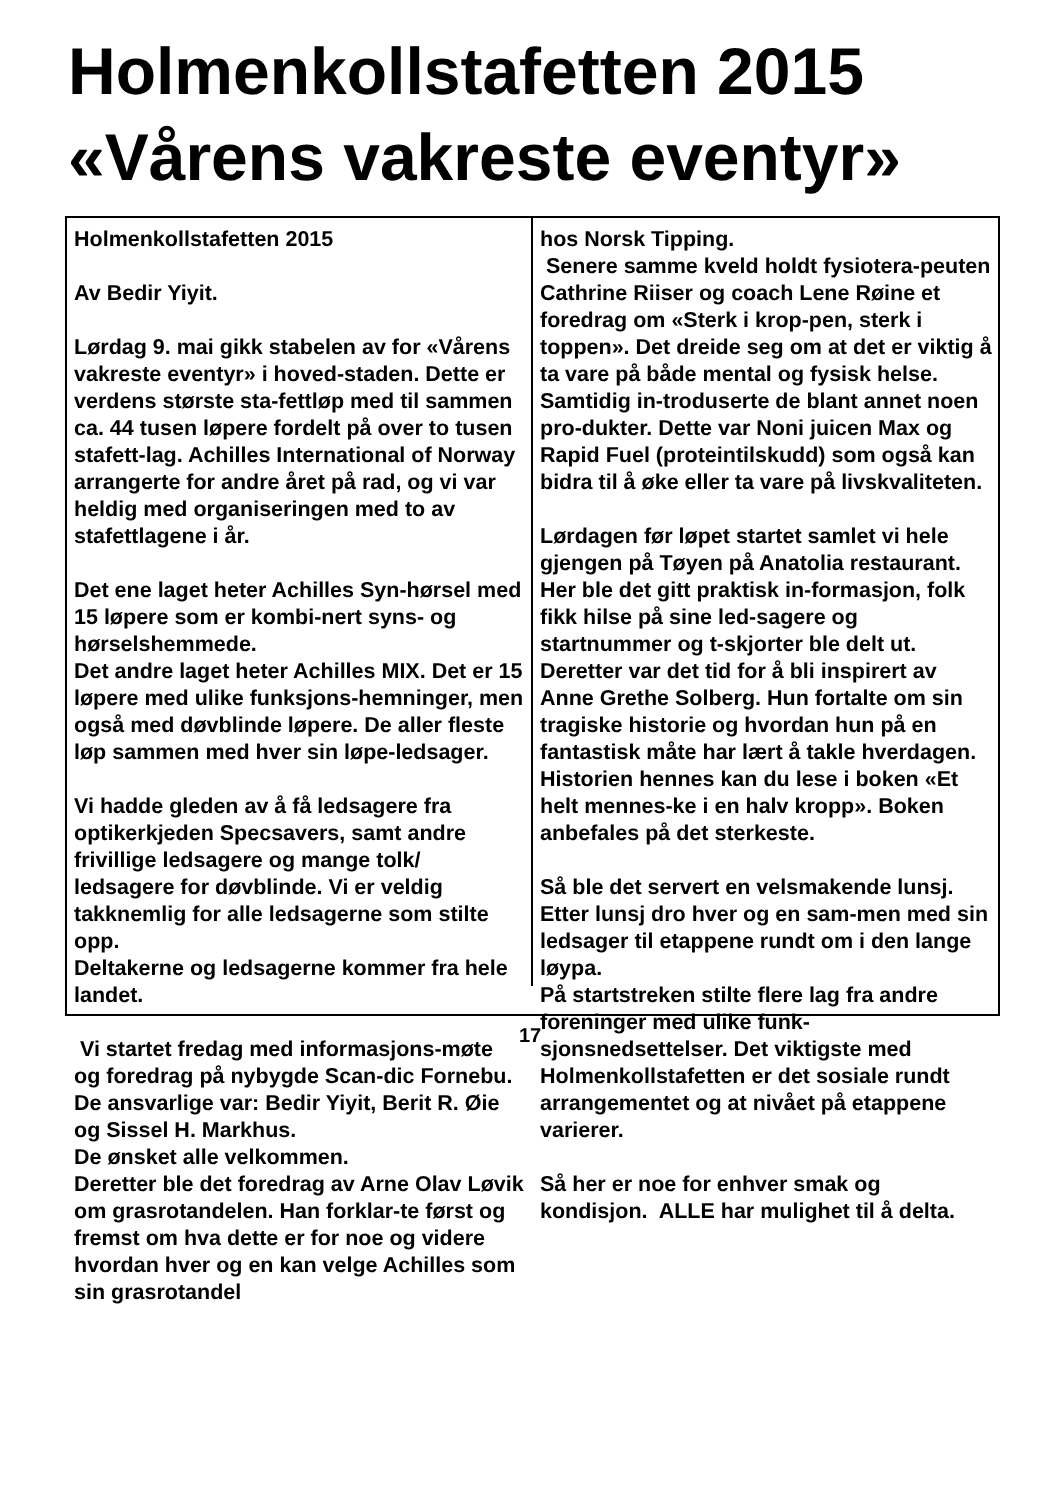Holmenkollstafetten 2015
«Vårens vakreste eventyr»
Holmenkollstafetten 2015
Av Bedir Yiyit.
Lørdag 9. mai gikk stabelen av for «Vårens vakreste eventyr» i hoved-staden. Dette er verdens største sta-fettløp med til sammen ca. 44 tusen løpere fordelt på over to tusen stafett-lag. Achilles International of Norway arrangerte for andre året på rad, og vi var heldig med organiseringen med to av stafettlagene i år.
Det ene laget heter Achilles Syn-hørsel med 15 løpere som er kombi-nert syns- og hørselshemmede.
Det andre laget heter Achilles MIX. Det er 15 løpere med ulike funksjons-hemninger, men også med døvblinde løpere. De aller fleste løp sammen med hver sin løpe-ledsager.
Vi hadde gleden av å få ledsagere fra optikerkjeden Specsavers, samt andre frivillige ledsagere og mange tolk/ ledsagere for døvblinde. Vi er veldig takknemlig for alle ledsagerne som stilte opp.
Deltakerne og ledsagerne kommer fra hele landet.
Vi startet fredag med informasjons-møte og foredrag på nybygde Scan-dic Fornebu.
De ansvarlige var: Bedir Yiyit, Berit R. Øie og Sissel H. Markhus.
De ønsket alle velkommen.
Deretter ble det foredrag av Arne Olav Løvik om grasrotandelen. Han forklar-te først og fremst om hva dette er for noe og videre hvordan hver og en kan velge Achilles som sin grasrotandel
hos Norsk Tipping.
Senere samme kveld holdt fysiotera-peuten Cathrine Riiser og coach Lene Røine et foredrag om «Sterk i krop-pen, sterk i toppen». Det dreide seg om at det er viktig å ta vare på både mental og fysisk helse. Samtidig in-troduserte de blant annet noen pro-dukter. Dette var Noni juicen Max og Rapid Fuel (proteintilskudd) som også kan bidra til å øke eller ta vare på livskvaliteten.
Lørdagen før løpet startet samlet vi hele gjengen på Tøyen på Anatolia restaurant. Her ble det gitt praktisk in-formasjon, folk fikk hilse på sine led-sagere og startnummer og t-skjorter ble delt ut.
Deretter var det tid for å bli inspirert av Anne Grethe Solberg. Hun fortalte om sin tragiske historie og hvordan hun på en fantastisk måte har lært å takle hverdagen. Historien hennes kan du lese i boken «Et helt mennes-ke i en halv kropp». Boken anbefales på det sterkeste.
Så ble det servert en velsmakende lunsj. Etter lunsj dro hver og en sam-men med sin ledsager til etappene rundt om i den lange løypa.
På startstreken stilte flere lag fra andre foreninger med ulike funk-sjonsnedsettelser. Det viktigste med Holmenkollstafetten er det sosiale rundt arrangementet og at nivået på etappene varierer.
Så her er noe for enhver smak og kondisjon. ALLE har mulighet til å delta.
17